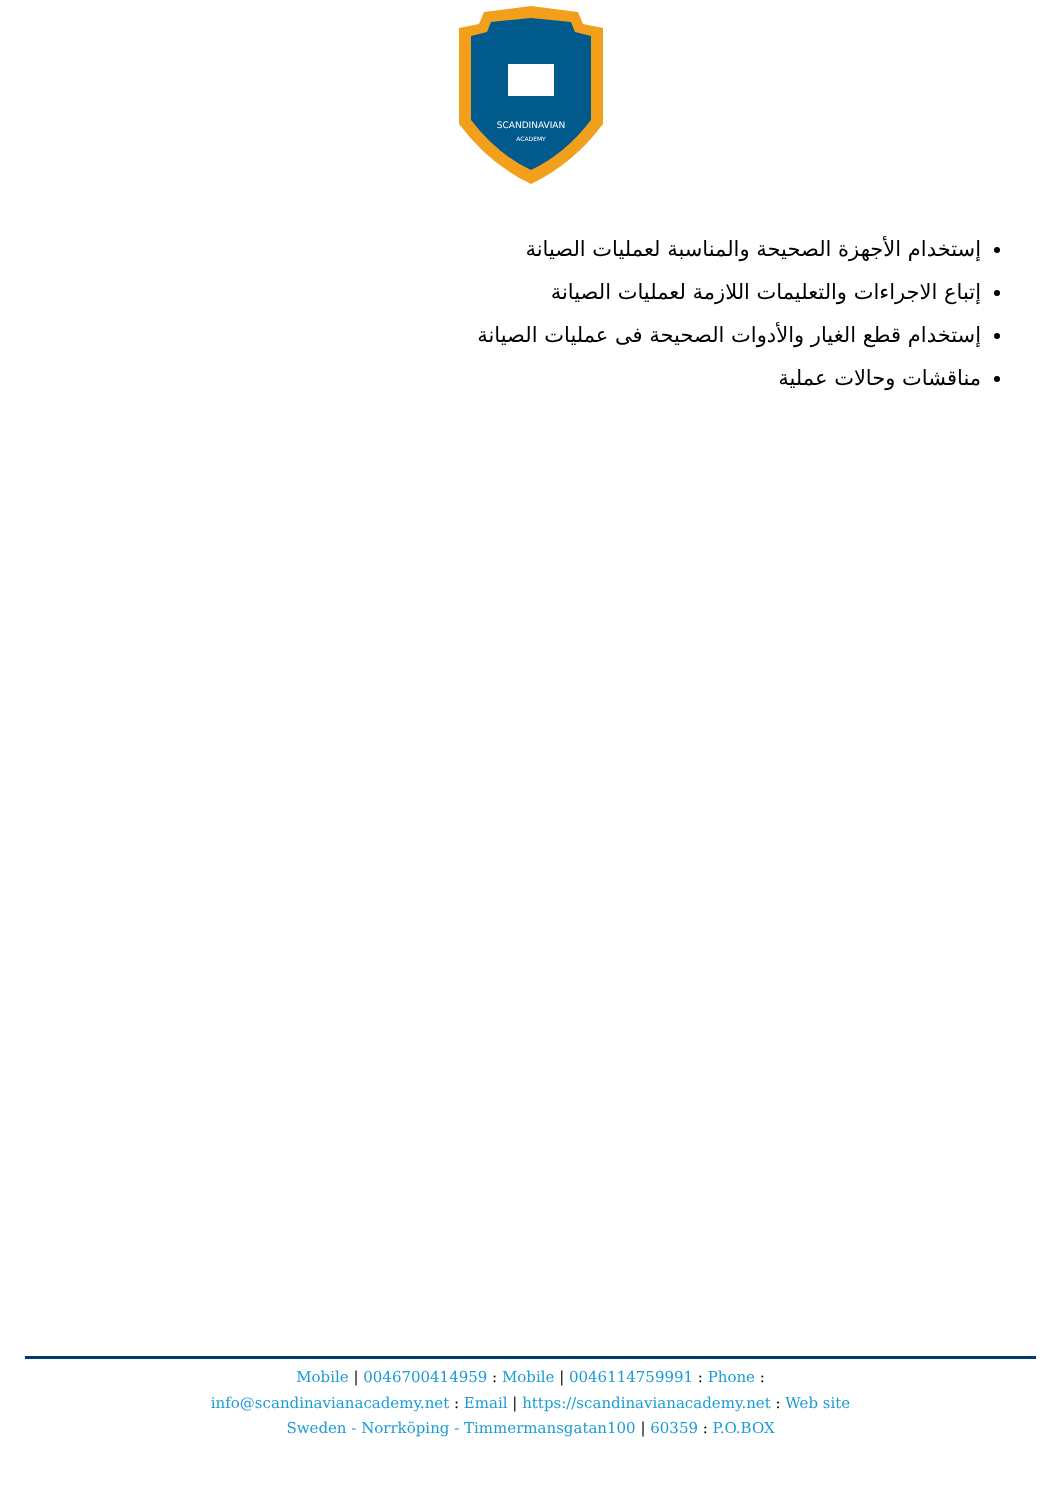SCANDINAVIAN
ACADEMY
إستخدام الأجهزة الصحيحة والمناسبة لعمليات الصيانة
إتباع الاجراءات والتعليمات اللازمة لعمليات الصيانة
إستخدام قطع الغيار والأدوات الصحيحة فى عمليات الصيانة
مناقشات وحالات عملية
Mobile | 0046700414959 : Mobile | 0046114759991 : Phone :
info@scandinavianacademy.net : Email | https://scandinavianacademy.net : Web site
Sweden - Norrköping - Timmermansgatan100 | 60359 : P.O.BOX